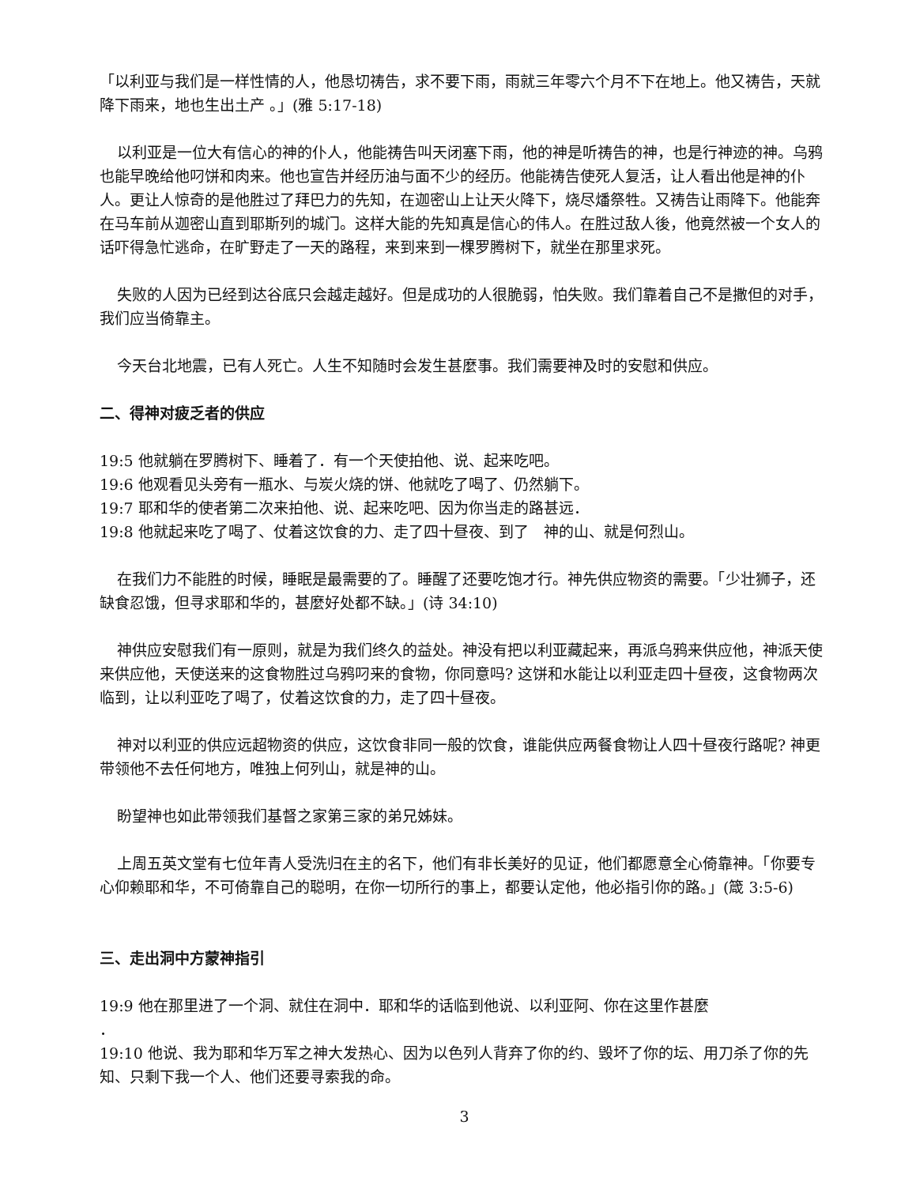「以利亚与我们是一样性情的人，他恳切祷告，求不要下雨，雨就三年零六个月不下在地上。他又祷告，天就降下雨来，地也生出土产 。」(雅 5:17-18)
以利亚是一位大有信心的神的仆人，他能祷告叫天闭塞下雨，他的神是听祷告的神，也是行神迹的神。乌鸦也能早晚给他叼饼和肉来。他也宣告并经历油与面不少的经历。他能祷告使死人复活，让人看出他是神的仆人。更让人惊奇的是他胜过了拜巴力的先知，在迦密山上让天火降下，烧尽燔祭牲。又祷告让雨降下。他能奔在马车前从迦密山直到耶斯列的城门。这样大能的先知真是信心的伟人。在胜过敌人後，他竟然被一个女人的话吓得急忙逃命，在旷野走了一天的路程，来到来到一棵罗腾树下，就坐在那里求死。
失败的人因为已经到达谷底只会越走越好。但是成功的人很脆弱，怕失败。我们靠着自己不是撒但的对手，我们应当倚靠主。
今天台北地震，已有人死亡。人生不知随时会发生甚麼事。我们需要神及时的安慰和供应。
二、得神对疲乏者的供应
19:5 他就躺在罗腾树下、睡着了．有一个天使拍他、说、起来吃吧。
19:6 他观看见头旁有一瓶水、与炭火烧的饼、他就吃了喝了、仍然躺下。
19:7 耶和华的使者第二次来拍他、说、起来吃吧、因为你当走的路甚远．
19:8 他就起来吃了喝了、仗着这饮食的力、走了四十昼夜、到了　神的山、就是何烈山。
在我们力不能胜的时候，睡眠是最需要的了。睡醒了还要吃饱才行。神先供应物资的需要。「少壮狮子，还缺食忍饿，但寻求耶和华的，甚麼好处都不缺。」(诗 34:10)
神供应安慰我们有一原则，就是为我们终久的益处。神没有把以利亚藏起来，再派乌鸦来供应他，神派天使来供应他，天使送来的这食物胜过乌鸦叼来的食物，你同意吗? 这饼和水能让以利亚走四十昼夜，这食物两次临到，让以利亚吃了喝了，仗着这饮食的力，走了四十昼夜。
神对以利亚的供应远超物资的供应，这饮食非同一般的饮食，谁能供应两餐食物让人四十昼夜行路呢? 神更带领他不去任何地方，唯独上何列山，就是神的山。
盼望神也如此带领我们基督之家第三家的弟兄姊妹。
上周五英文堂有七位年青人受洗归在主的名下，他们有非长美好的见证，他们都愿意全心倚靠神。「你要专心仰赖耶和华，不可倚靠自己的聪明，在你一切所行的事上，都要认定他，他必指引你的路。」(箴 3:5-6)
三、走出洞中方蒙神指引
19:9 他在那里进了一个洞、就住在洞中．耶和华的话临到他说、以利亚阿、你在这里作甚麼
．
19:10 他说、我为耶和华万军之神大发热心、因为以色列人背弃了你的约、毁坏了你的坛、用刀杀了你的先知、只剩下我一个人、他们还要寻索我的命。
3